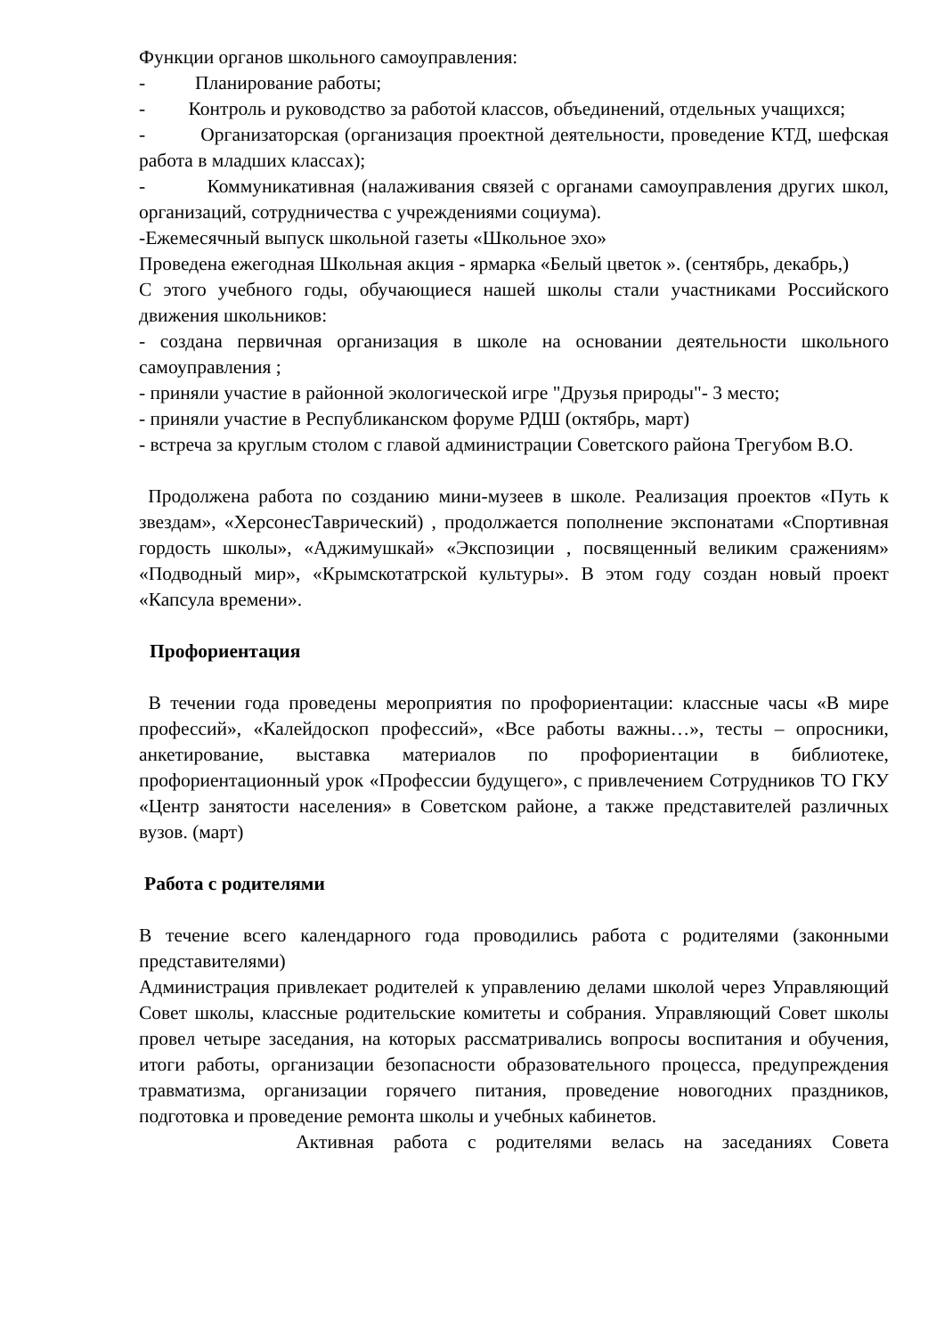Функции органов школьного самоуправления:
- Планирование работы;
- Контроль и руководство за работой классов, объединений, отдельных учащихся;
- Организаторская (организация проектной деятельности, проведение КТД, шефская работа в младших классах);
- Коммуникативная (налаживания связей с органами самоуправления других школ, организаций, сотрудничества с учреждениями социума).
-Ежемесячный выпуск школьной газеты «Школьное эхо»
Проведена ежегодная Школьная акция - ярмарка «Белый цветок ». (сентябрь, декабрь,)
С этого учебного годы, обучающиеся нашей школы стали участниками Российского движения школьников:
- создана первичная организация в школе на основании деятельности школьного самоуправления ;
- приняли участие в районной экологической игре "Друзья природы"- 3 место;
- приняли участие в Республиканском форуме РДШ (октябрь, март)
- встреча за круглым столом с главой администрации Советского района Трегубом В.О.
Продолжена работа по созданию мини-музеев в школе. Реализация проектов «Путь к звездам», «ХерсонесТаврический) , продолжается пополнение экспонатами «Спортивная гордость школы», «Аджимушкай» «Экспозиции , посвященный великим сражениям» «Подводный мир», «Крымскотатрской культуры». В этом году создан новый проект «Капсула времени».
Профориентация
В течении года проведены мероприятия по профориентации: классные часы «В мире профессий», «Калейдоскоп профессий», «Все работы важны…», тесты – опросники, анкетирование, выставка материалов по профориентации в библиотеке, профориентационный урок «Профессии будущего», с привлечением Сотрудников ТО ГКУ «Центр занятости населения» в Советском районе, а также представителей различных вузов. (март)
Работа с родителями
В течение всего календарного года проводились работа с родителями (законными представителями)
Администрация привлекает родителей к управлению делами школой через Управляющий Совет школы, классные родительские комитеты и собрания. Управляющий Совет школы провел четыре заседания, на которых рассматривались вопросы воспитания и обучения, итоги работы, организации безопасности образовательного процесса, предупреждения травматизма, организации горячего питания, проведение новогодних праздников, подготовка и проведение ремонта школы и учебных кабинетов.
Активная работа с родителями велась на заседаниях Совета